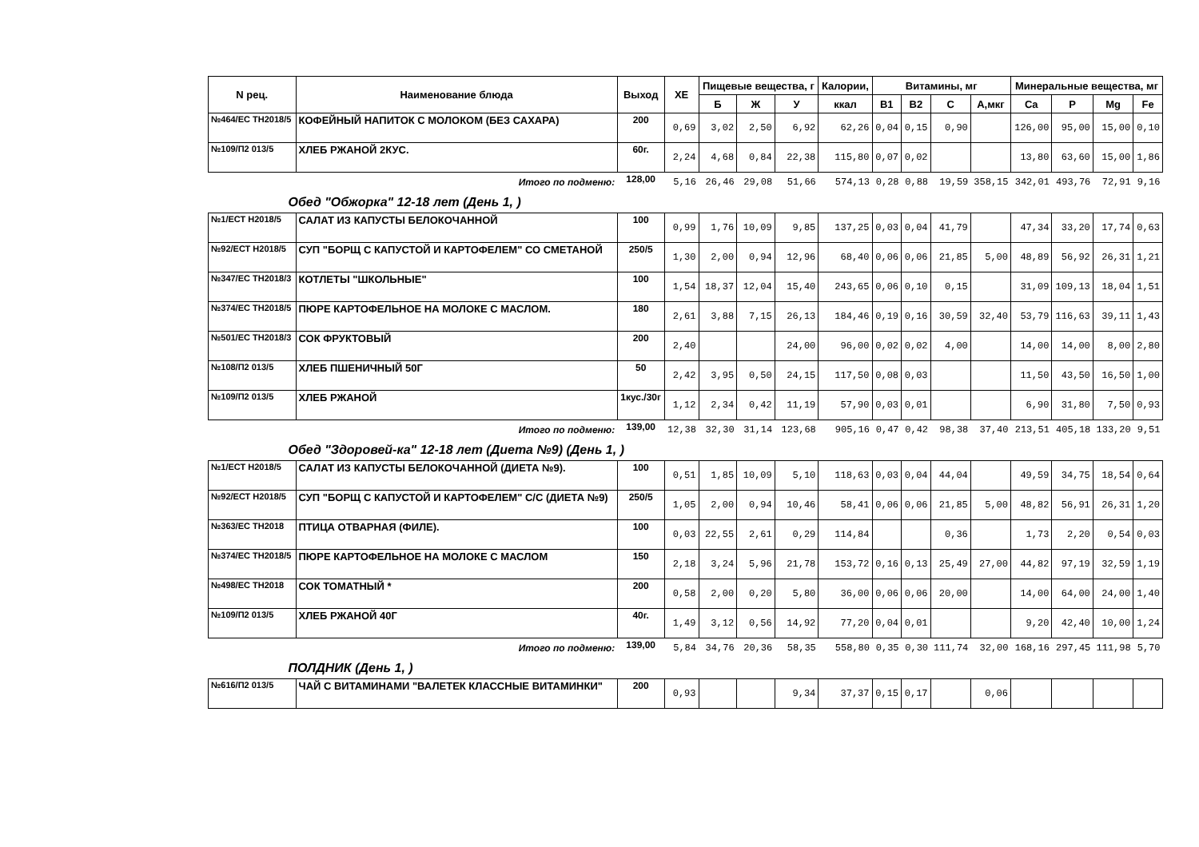| N рец. | Наименование блюда | Выход | ХЕ | Пищевые вещества, г | | | Калории, | Витамины, мг | | | | Минеральные вещества, мг | | | |
| --- | --- | --- | --- | --- | --- | --- | --- | --- | --- | --- | --- | --- | --- | --- | --- |
| | | | | Б | Ж | У | ккал | B1 | B2 | C | А,мкг | Ca | P | Mg | Fe |
| №464/ЕС ТН2018/5 | КОФЕЙНЫЙ НАПИТОК С МОЛОКОМ (БЕЗ САХАРА) | 200 | 0,69 | 3,02 | 2,50 | 6,92 | 62,26 | 0,04 | 0,15 | 0,90 | | 126,00 | 95,00 | 15,00 | 0,10 |
| №109/П2 013/5 | ХЛЕБ РЖАНОЙ 2КУС. | 60г. | 2,24 | 4,68 | 0,84 | 22,38 | 115,80 | 0,07 | 0,02 | | | 13,80 | 63,60 | 15,00 | 1,86 |
| Итого по подменю: | | 128,00 | 5,16 | 26,46 | 29,08 | 51,66 | 574,13 | 0,28 | 0,88 | 19,59 | 358,15 | 342,01 | 493,76 | 72,91 | 9,16 |
| Обед "Обжорка" 12-18 лет (День 1, ) | | | | | | | | | | | | | | | |
| №1/ЕСТ Н2018/5 | САЛАТ ИЗ КАПУСТЫ БЕЛОКОЧАННОЙ | 100 | 0,99 | 1,76 | 10,09 | 9,85 | 137,25 | 0,03 | 0,04 | 41,79 | | 47,34 | 33,20 | 17,74 | 0,63 |
| №92/ЕСТ Н2018/5 | СУП "БОРЩ С КАПУСТОЙ И КАРТОФЕЛЕМ" СО СМЕТАНОЙ | 250/5 | 1,30 | 2,00 | 0,94 | 12,96 | 68,40 | 0,06 | 0,06 | 21,85 | 5,00 | 48,89 | 56,92 | 26,31 | 1,21 |
| №347/ЕС ТН2018/3 | КОТЛЕТЫ "ШКОЛЬНЫЕ" | 100 | 1,54 | 18,37 | 12,04 | 15,40 | 243,65 | 0,06 | 0,10 | 0,15 | | 31,09 | 109,13 | 18,04 | 1,51 |
| №374/ЕС ТН2018/5 | ПЮРЕ КАРТОФЕЛЬНОЕ НА МОЛОКЕ С МАСЛОМ. | 180 | 2,61 | 3,88 | 7,15 | 26,13 | 184,46 | 0,19 | 0,16 | 30,59 | 32,40 | 53,79 | 116,63 | 39,11 | 1,43 |
| №501/ЕС ТН2018/3 | СОК ФРУКТОВЫЙ | 200 | 2,40 | | | 24,00 | 96,00 | 0,02 | 0,02 | 4,00 | | 14,00 | 14,00 | 8,00 | 2,80 |
| №108/П2 013/5 | ХЛЕБ ПШЕНИЧНЫЙ 50Г | 50 | 2,42 | 3,95 | 0,50 | 24,15 | 117,50 | 0,08 | 0,03 | | | 11,50 | 43,50 | 16,50 | 1,00 |
| №109/П2 013/5 | ХЛЕБ РЖАНОЙ | 1кус./30г | 1,12 | 2,34 | 0,42 | 11,19 | 57,90 | 0,03 | 0,01 | | | 6,90 | 31,80 | 7,50 | 0,93 |
| Итого по подменю: | | 139,00 | 12,38 | 32,30 | 31,14 | 123,68 | 905,16 | 0,47 | 0,42 | 98,38 | 37,40 | 213,51 | 405,18 | 133,20 | 9,51 |
| Обед "Здоровей-ка" 12-18 лет (Диета №9) (День 1, ) | | | | | | | | | | | | | | | |
| №1/ЕСТ Н2018/5 | САЛАТ ИЗ КАПУСТЫ БЕЛОКОЧАННОЙ (ДИЕТА №9). | 100 | 0,51 | 1,85 | 10,09 | 5,10 | 118,63 | 0,03 | 0,04 | 44,04 | | 49,59 | 34,75 | 18,54 | 0,64 |
| №92/ЕСТ Н2018/5 | СУП "БОРЩ С КАПУСТОЙ И КАРТОФЕЛЕМ" С/С (ДИЕТА №9) | 250/5 | 1,05 | 2,00 | 0,94 | 10,46 | 58,41 | 0,06 | 0,06 | 21,85 | 5,00 | 48,82 | 56,91 | 26,31 | 1,20 |
| №363/ЕС ТН2018 | ПТИЦА ОТВАРНАЯ (ФИЛЕ). | 100 | 0,03 | 22,55 | 2,61 | 0,29 | 114,84 | | | 0,36 | | 1,73 | 2,20 | 0,54 | 0,03 |
| №374/ЕС ТН2018/5 | ПЮРЕ КАРТОФЕЛЬНОЕ НА МОЛОКЕ С МАСЛОМ | 150 | 2,18 | 3,24 | 5,96 | 21,78 | 153,72 | 0,16 | 0,13 | 25,49 | 27,00 | 44,82 | 97,19 | 32,59 | 1,19 |
| №498/ЕС ТН2018 | СОК ТОМАТНЫЙ * | 200 | 0,58 | 2,00 | 0,20 | 5,80 | 36,00 | 0,06 | 0,06 | 20,00 | | 14,00 | 64,00 | 24,00 | 1,40 |
| №109/П2 013/5 | ХЛЕБ РЖАНОЙ 40Г | 40г. | 1,49 | 3,12 | 0,56 | 14,92 | 77,20 | 0,04 | 0,01 | | | 9,20 | 42,40 | 10,00 | 1,24 |
| Итого по подменю: | | 139,00 | 5,84 | 34,76 | 20,36 | 58,35 | 558,80 | 0,35 | 0,30 | 111,74 | 32,00 | 168,16 | 297,45 | 111,98 | 5,70 |
| ПОЛДНИК (День 1, ) | | | | | | | | | | | | | | | |
| №616/П2 013/5 | ЧАЙ С ВИТАМИНАМИ "ВАЛЕТЕК КЛАССНЫЕ ВИТАМИНКИ" | 200 | 0,93 | | | 9,34 | 37,37 | 0,15 | 0,17 | | 0,06 | | | | |